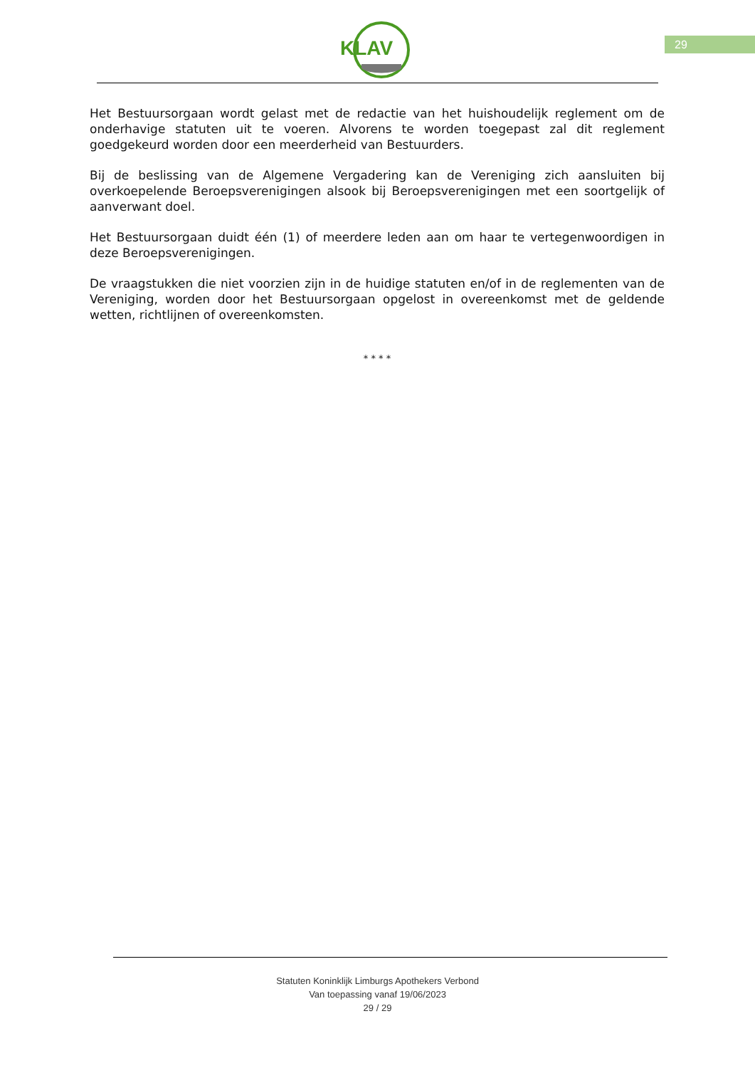KLAV 29
Het Bestuursorgaan wordt gelast met de redactie van het huishoudelijk reglement om de onderhavige statuten uit te voeren. Alvorens te worden toegepast zal dit reglement goedgekeurd worden door een meerderheid van Bestuurders.
Bij de beslissing van de Algemene Vergadering kan de Vereniging zich aansluiten bij overkoepelende Beroepsverenigingen alsook bij Beroepsverenigingen met een soortgelijk of aanverwant doel.
Het Bestuursorgaan duidt één (1) of meerdere leden aan om haar te vertegenwoordigen in deze Beroepsverenigingen.
De vraagstukken die niet voorzien zijn in de huidige statuten en/of in de reglementen van de Vereniging, worden door het Bestuursorgaan opgelost in overeenkomst met de geldende wetten, richtlijnen of overeenkomsten.
* * * *
Statuten Koninklijk Limburgs Apothekers Verbond
Van toepassing vanaf 19/06/2023
29 / 29